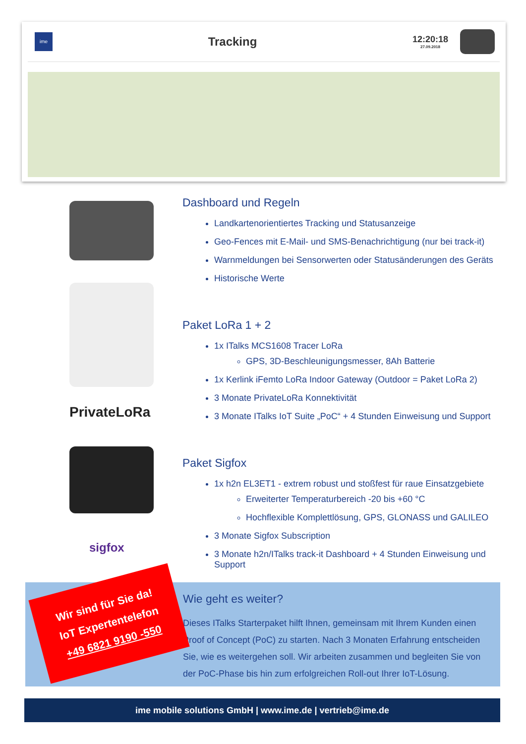ime
Tracking
12:20:18
27.09.2018
PrivateLoRa
sigfox
Dashboard und Regeln
Landkartenorientiertes Tracking und Statusanzeige
Geo-Fences mit E-Mail- und SMS-Benachrichtigung (nur bei track-it)
Warnmeldungen bei Sensorwerten oder Statusänderungen des Geräts
Historische Werte
Paket LoRa 1 + 2
1x ITalks MCS1608 Tracer LoRa
GPS, 3D-Beschleunigungsmesser, 8Ah Batterie
1x Kerlink iFemto LoRa Indoor Gateway (Outdoor = Paket LoRa 2)
3 Monate PrivateLoRa Konnektivität
3 Monate ITalks IoT Suite „PoC“ + 4 Stunden Einweisung und Support
Paket Sigfox
1x h2n EL3ET1 - extrem robust und stoßfest für raue Einsatzgebiete
Erweiterter Temperaturbereich -20 bis +60 °C
Hochflexible Komplettlösung, GPS, GLONASS und GALILEO
3 Monate Sigfox Subscription
3 Monate h2n/ITalks track-it Dashboard + 4 Stunden Einweisung und Support
Wie geht es weiter?
Dieses ITalks Starterpaket hilft Ihnen, gemeinsam mit Ihrem Kunden einen Proof of Concept (PoC) zu starten. Nach 3 Monaten Erfahrung entscheiden Sie, wie es weitergehen soll. Wir arbeiten zusammen und begleiten Sie von der PoC-Phase bis hin zum erfolgreichen Roll-out Ihrer IoT-Lösung.
Wir sind für Sie da!
IoT Expertentelefon
+49 6821 9190 -550
ime mobile solutions GmbH | www.ime.de | vertrieb@ime.de